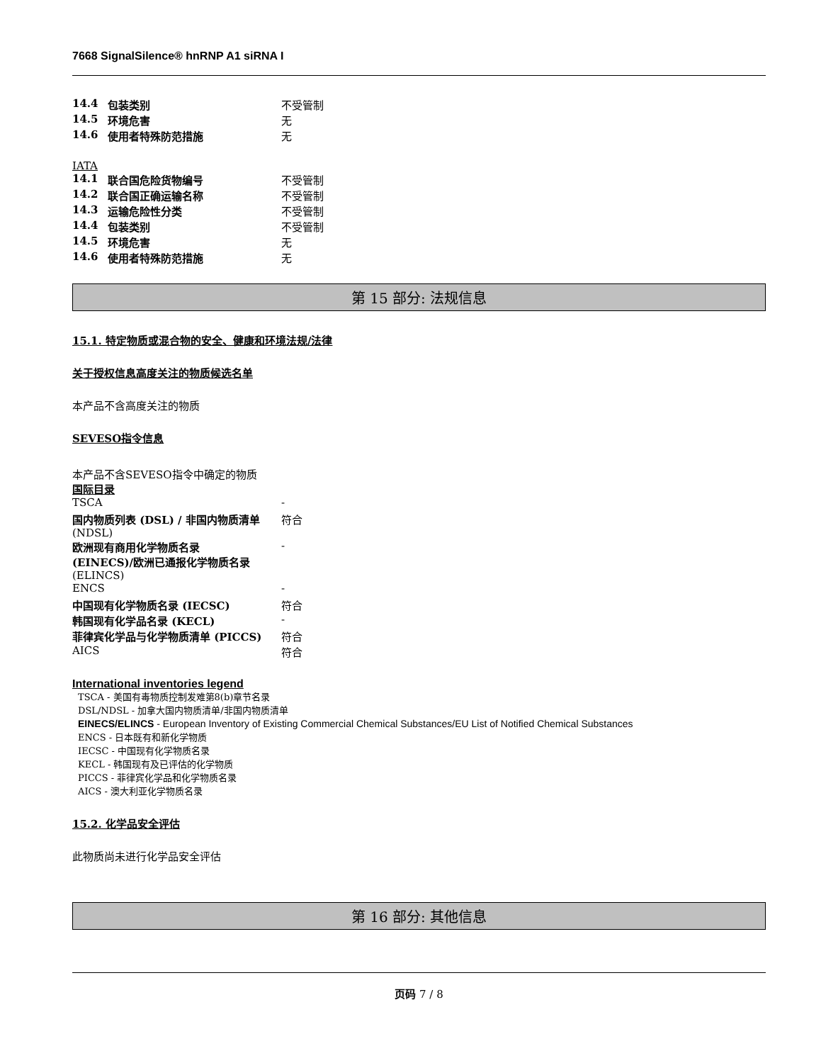7668 SignalSilence® hnRNP A1 siRNA I
| 14.4 | 包装类别 | 不受管制 |
| 14.5 | 环境危害 | 无 |
| 14.6 | 使用者特殊防范措施 | 无 |
IATA
| 14.1 | 联合国危险货物编号 | 不受管制 |
| 14.2 | 联合国正确运输名称 | 不受管制 |
| 14.3 | 运输危险性分类 | 不受管制 |
| 14.4 | 包装类别 | 不受管制 |
| 14.5 | 环境危害 | 无 |
| 14.6 | 使用者特殊防范措施 | 无 |
第 15 部分: 法规信息
15.1. 特定物质或混合物的安全、健康和环境法规/法律
关于授权信息高度关注的物质候选名单
本产品不含高度关注的物质
SEVESO指令信息
本产品不含SEVESO指令中确定的物质
国际目录
| TSCA | - |
| 国内物质列表 (DSL) / 非国内物质清单 (NDSL) | 符合 |
| 欧洲现有商用化学物质名录 (EINECS)/欧洲已通报化学物质名录 (ELINCS) | - |
| ENCS | - |
| 中国现有化学物质名录 (IECSC) | 符合 |
| 韩国现有化学品名录 (KECL) | - |
| 菲律宾化学品与化学物质清单 (PICCS) | 符合 |
| AICS | 符合 |
International inventories legend
TSCA - 美国有毒物质控制发难第8(b)章节名录
DSL/NDSL - 加拿大国内物质清单/非国内物质清单
EINECS/ELINCS - European Inventory of Existing Commercial Chemical Substances/EU List of Notified Chemical Substances
ENCS - 日本既有和新化学物质
IECSC - 中国现有化学物质名录
KECL - 韩国现有及已评估的化学物质
PICCS - 菲律宾化学品和化学物质名录
AICS - 澳大利亚化学物质名录
15.2. 化学品安全评估
此物质尚未进行化学品安全评估
第 16 部分: 其他信息
页码 7 / 8